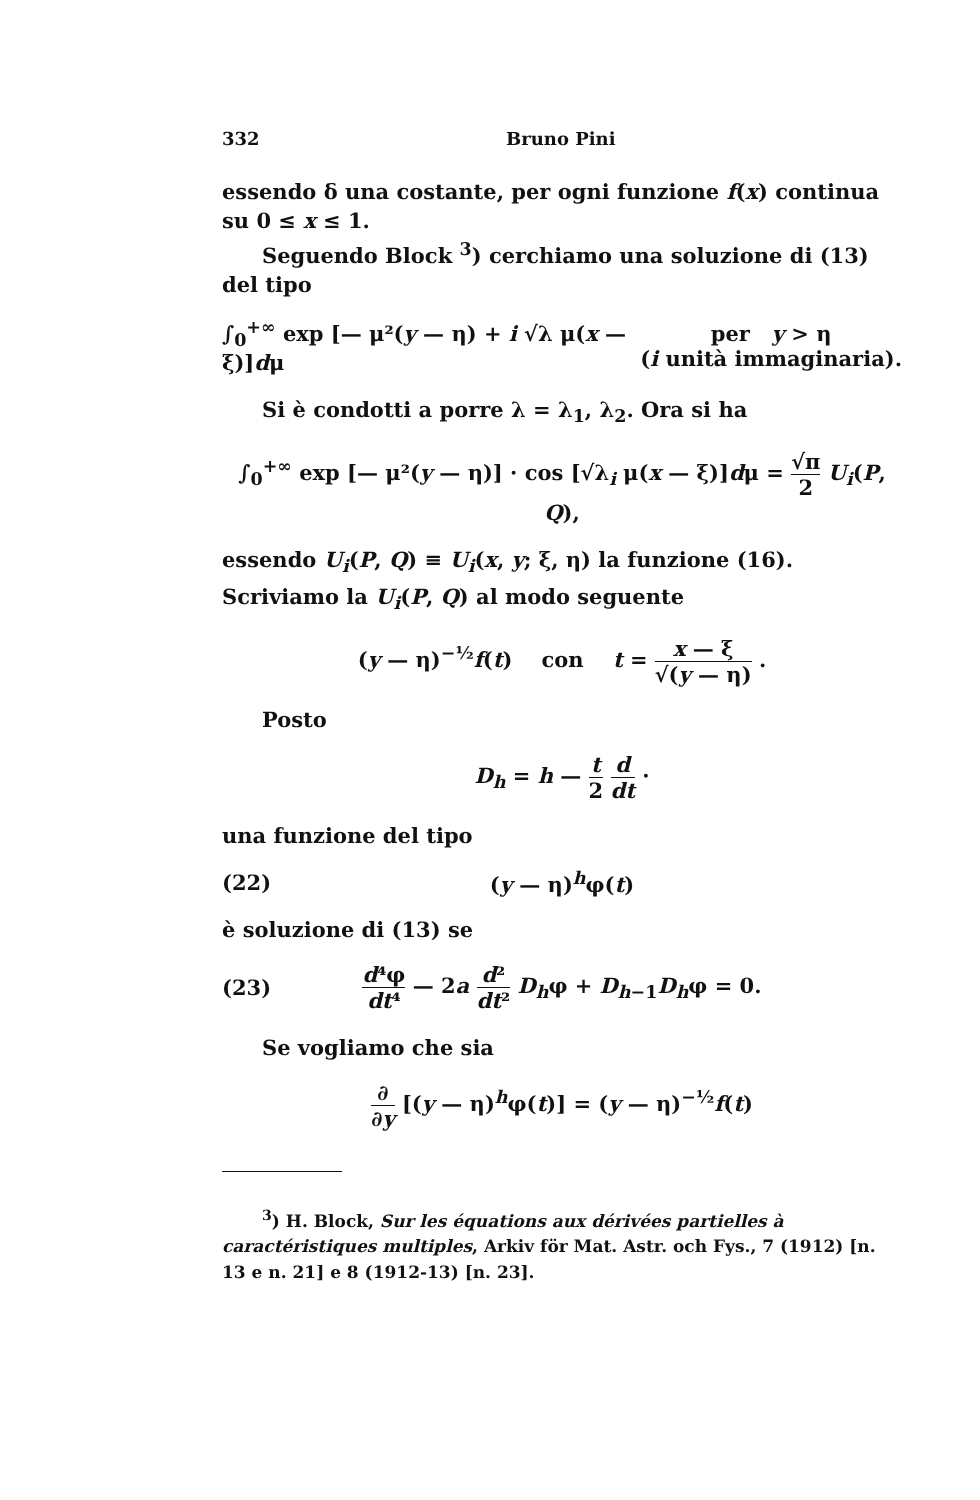332 Bruno Pini
essendo δ una costante, per ogni funzione f(x) continua su 0 ≤ x ≤ 1.
Seguendo Block <sup>3</sup>) cerchiamo una soluzione di (13) del tipo
∫<sub>0</sub><sup>+∞</sup> exp [— μ²(y — η) + i √λ μ(x — ξ)]dμ
per y > η
(i unità immaginaria).
Si è condotti a porre λ = λ<sub>1</sub>, λ<sub>2</sub>. Ora si ha
∫<sub>0</sub><sup>+∞</sup> exp [— μ²(y — η)] · cos [√λ<sub>i</sub> μ(x — ξ)]dμ = √π 2 U<sub>i</sub>(P, Q),
essendo U<sub>i</sub>(P, Q) ≡ U<sub>i</sub>(x, y; ξ, η) la funzione (16). Scriviamo la U<sub>i</sub>(P, Q) al modo seguente
(y — η)<sup>−½</sup>f(t) con t = x — ξ √(y — η) .
Posto
D<sub>h</sub> = h — t 2 d dt ·
una funzione del tipo
(22) (y — η)<sup>h</sup>φ(t)
è soluzione di (13) se
(23)
d⁴φ dt⁴ — 2a d² dt² D<sub>h</sub>φ + D<sub>h−1</sub>D<sub>h</sub>φ = 0.
Se vogliamo che sia
∂ ∂y [(y — η)<sup>h</sup>φ(t)] = (y — η)<sup>−½</sup>f(t)
<sup>3</sup>) H. Block, Sur les équations aux dérivées partielles à caractéristiques multiples, Arkiv för Mat. Astr. och Fys., 7 (1912) [n. 13 e n. 21] e 8 (1912-13) [n. 23].